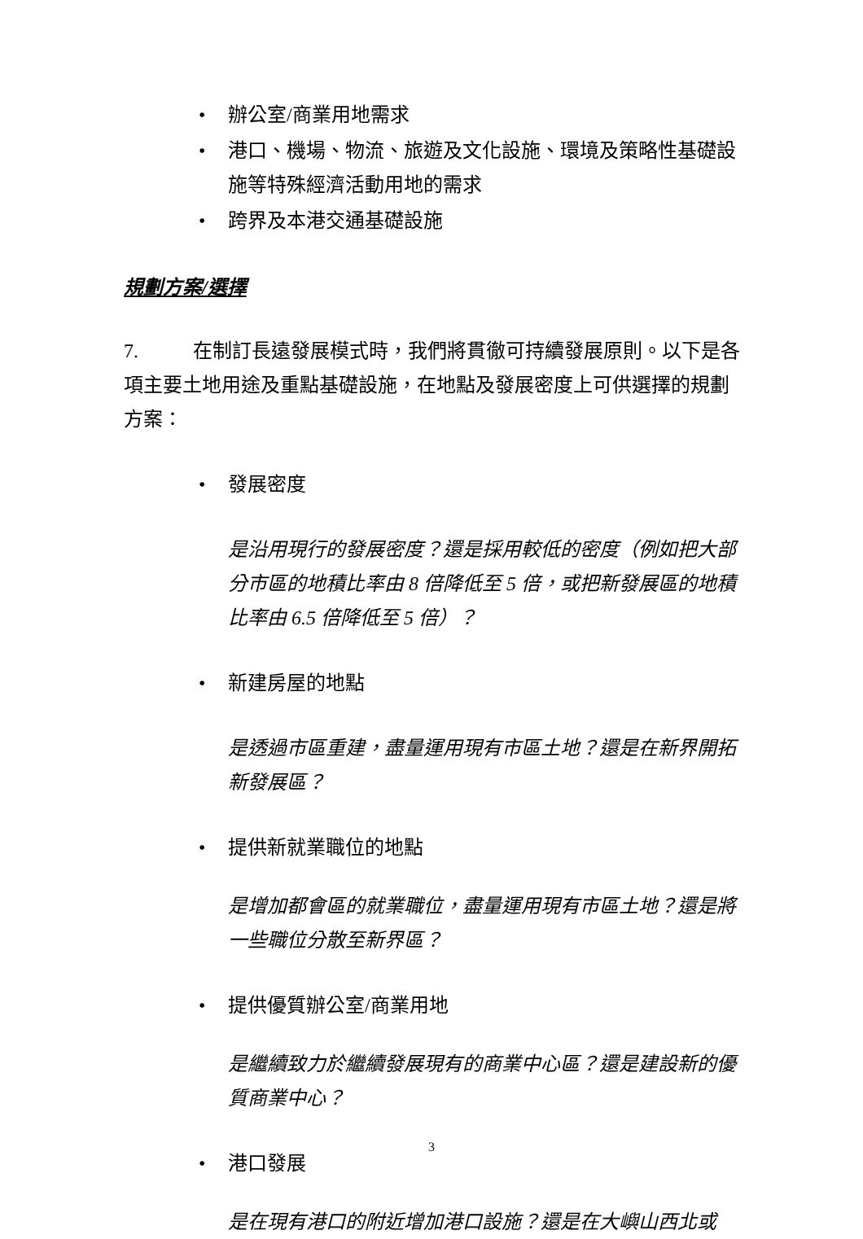• 辦公室/商業用地需求
• 港口、機場、物流、旅遊及文化設施、環境及策略性基礎設施等特殊經濟活動用地的需求
• 跨界及本港交通基礎設施
規劃方案/選擇
7. 在制訂長遠發展模式時，我們將貫徹可持續發展原則。以下是各項主要土地用途及重點基礎設施，在地點及發展密度上可供選擇的規劃方案：
• 發展密度
是沿用現行的發展密度？還是採用較低的密度（例如把大部分市區的地積比率由 8 倍降低至 5 倍，或把新發展區的地積比率由 6.5 倍降低至 5 倍）？
• 新建房屋的地點
是透過市區重建，盡量運用現有市區土地？還是在新界開拓新發展區？
• 提供新就業職位的地點
是增加都會區的就業職位，盡量運用現有市區土地？還是將一些職位分散至新界區？
• 提供優質辦公室/商業用地
是繼續致力於繼續發展現有的商業中心區？還是建設新的優質商業中心？
• 港口發展
是在現有港口的附近增加港口設施？還是在大嶼山西北或
3